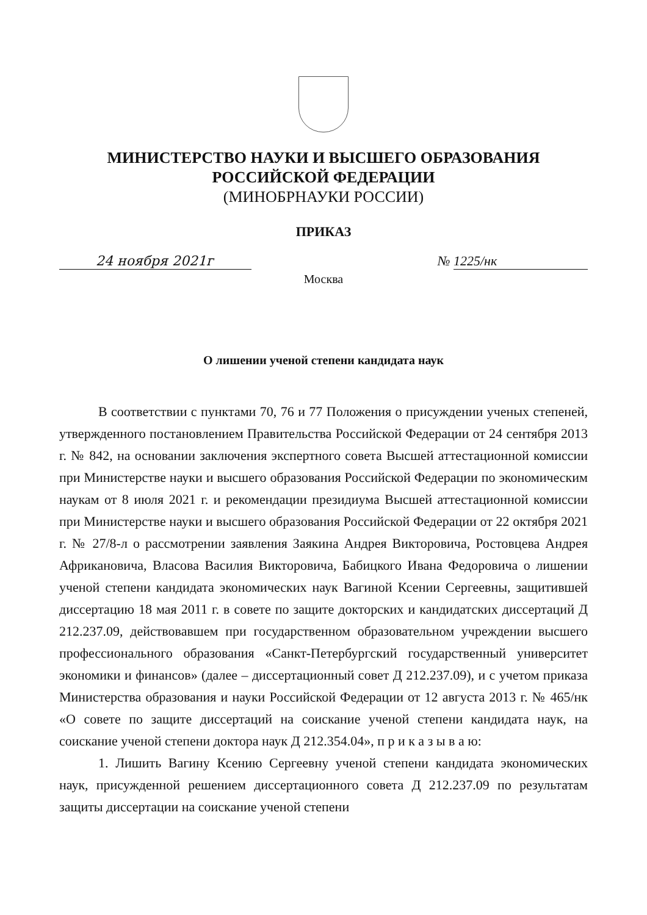МИНИСТЕРСТВО НАУКИ И ВЫСШЕГО ОБРАЗОВАНИЯ
РОССИЙСКОЙ ФЕДЕРАЦИИ
(МИНОБРНАУКИ РОССИИ)
ПРИКАЗ
24 ноября 2021г № 1225/нк
Москва
О лишении ученой степени кандидата наук
В соответствии с пунктами 70, 76 и 77 Положения о присуждении ученых степеней, утвержденного постановлением Правительства Российской Федерации от 24 сентября 2013 г. № 842, на основании заключения экспертного совета Высшей аттестационной комиссии при Министерстве науки и высшего образования Российской Федерации по экономическим наукам от 8 июля 2021 г. и рекомендации президиума Высшей аттестационной комиссии при Министерстве науки и высшего образования Российской Федерации от 22 октября 2021 г. № 27/8-л о рассмотрении заявления Заякина Андрея Викторовича, Ростовцева Андрея Африкановича, Власова Василия Викторовича, Бабицкого Ивана Федоровича о лишении ученой степени кандидата экономических наук Вагиной Ксении Сергеевны, защитившей диссертацию 18 мая 2011 г. в совете по защите докторских и кандидатских диссертаций Д 212.237.09, действовавшем при государственном образовательном учреждении высшего профессионального образования «Санкт-Петербургский государственный университет экономики и финансов» (далее – диссертационный совет Д 212.237.09), и с учетом приказа Министерства образования и науки Российской Федерации от 12 августа 2013 г. № 465/нк «О совете по защите диссертаций на соискание ученой степени кандидата наук, на соискание ученой степени доктора наук Д 212.354.04», п р и к а з ы в а ю:
1. Лишить Вагину Ксению Сергеевну ученой степени кандидата экономических наук, присужденной решением диссертационного совета Д 212.237.09 по результатам защиты диссертации на соискание ученой степени